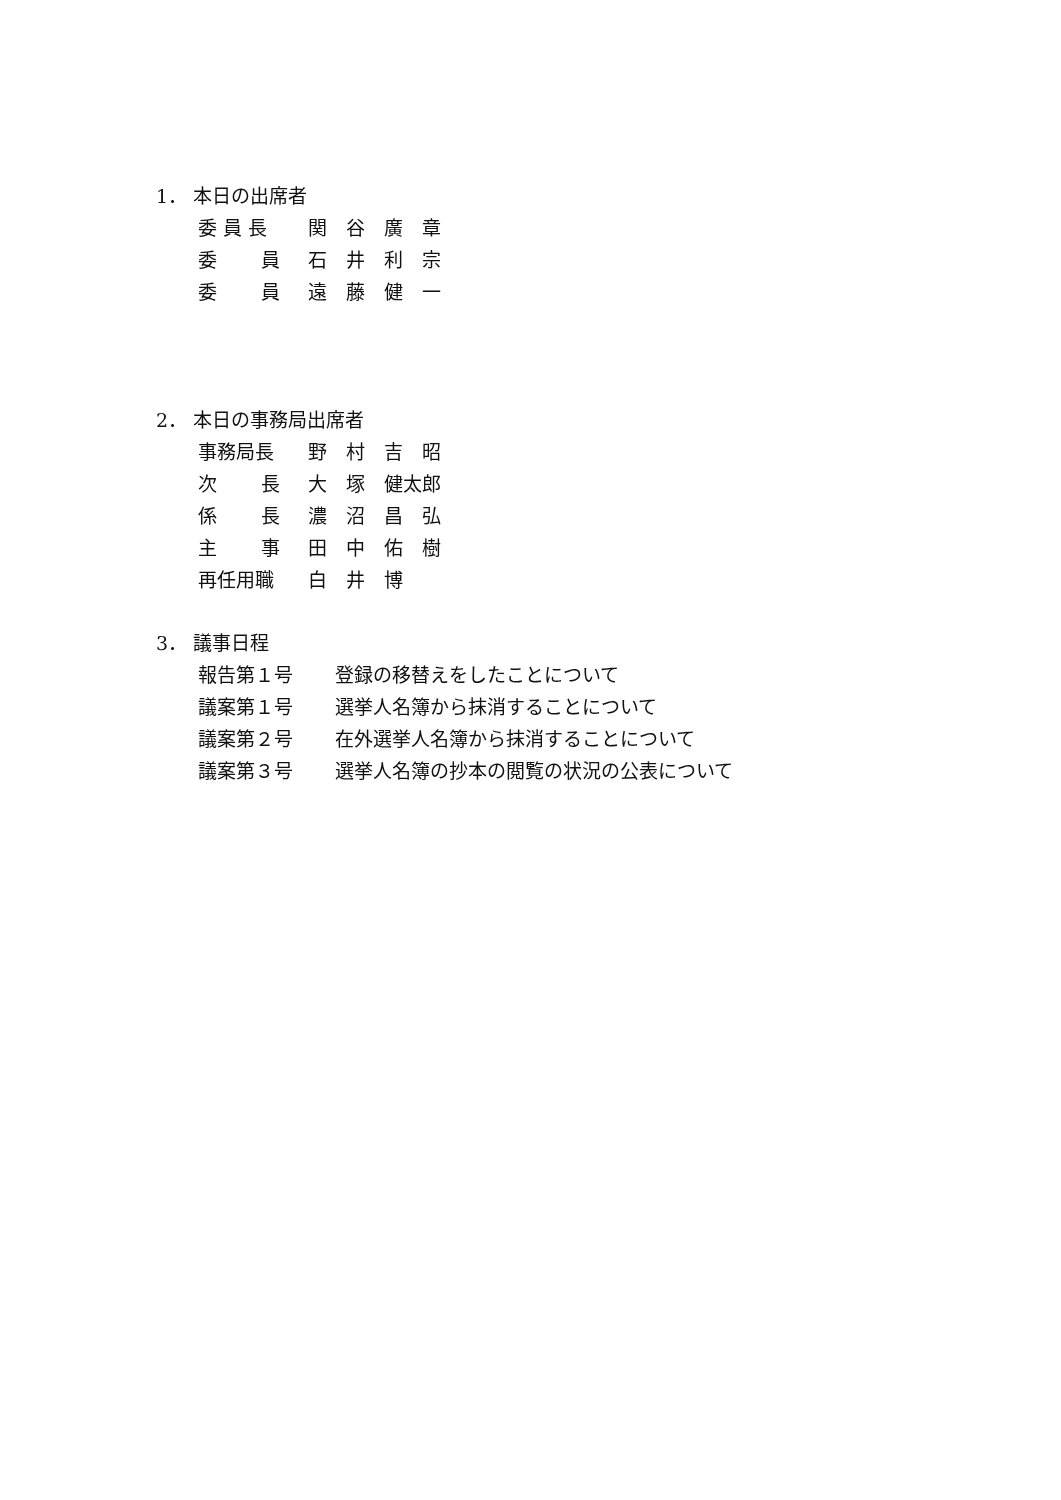1． 本日の出席者
委 員 長 関　谷　廣　章
委　　 員 石　井　利　宗
委　　 員 遠　藤　健　一
2． 本日の事務局出席者
事務局長 野　村　吉　昭
次　　 長 大　塚　健太郎
係　　 長 濃　沼　昌　弘
主　　 事 田　中　佑　樹
再任用職 白　井　博
3． 議事日程
報告第１号 登録の移替えをしたことについて
議案第１号 選挙人名簿から抹消することについて
議案第２号 在外選挙人名簿から抹消することについて
議案第３号 選挙人名簿の抄本の閲覧の状況の公表について